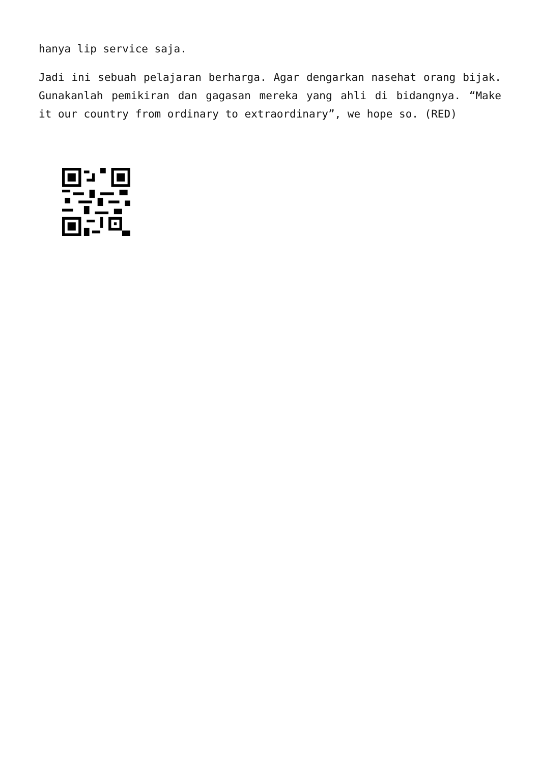hanya lip service saja.
Jadi ini sebuah pelajaran berharga. Agar dengarkan nasehat orang bijak. Gunakanlah pemikiran dan gagasan mereka yang ahli di bidangnya. “Make it our country from ordinary to extraordinary”, we hope so. (RED)